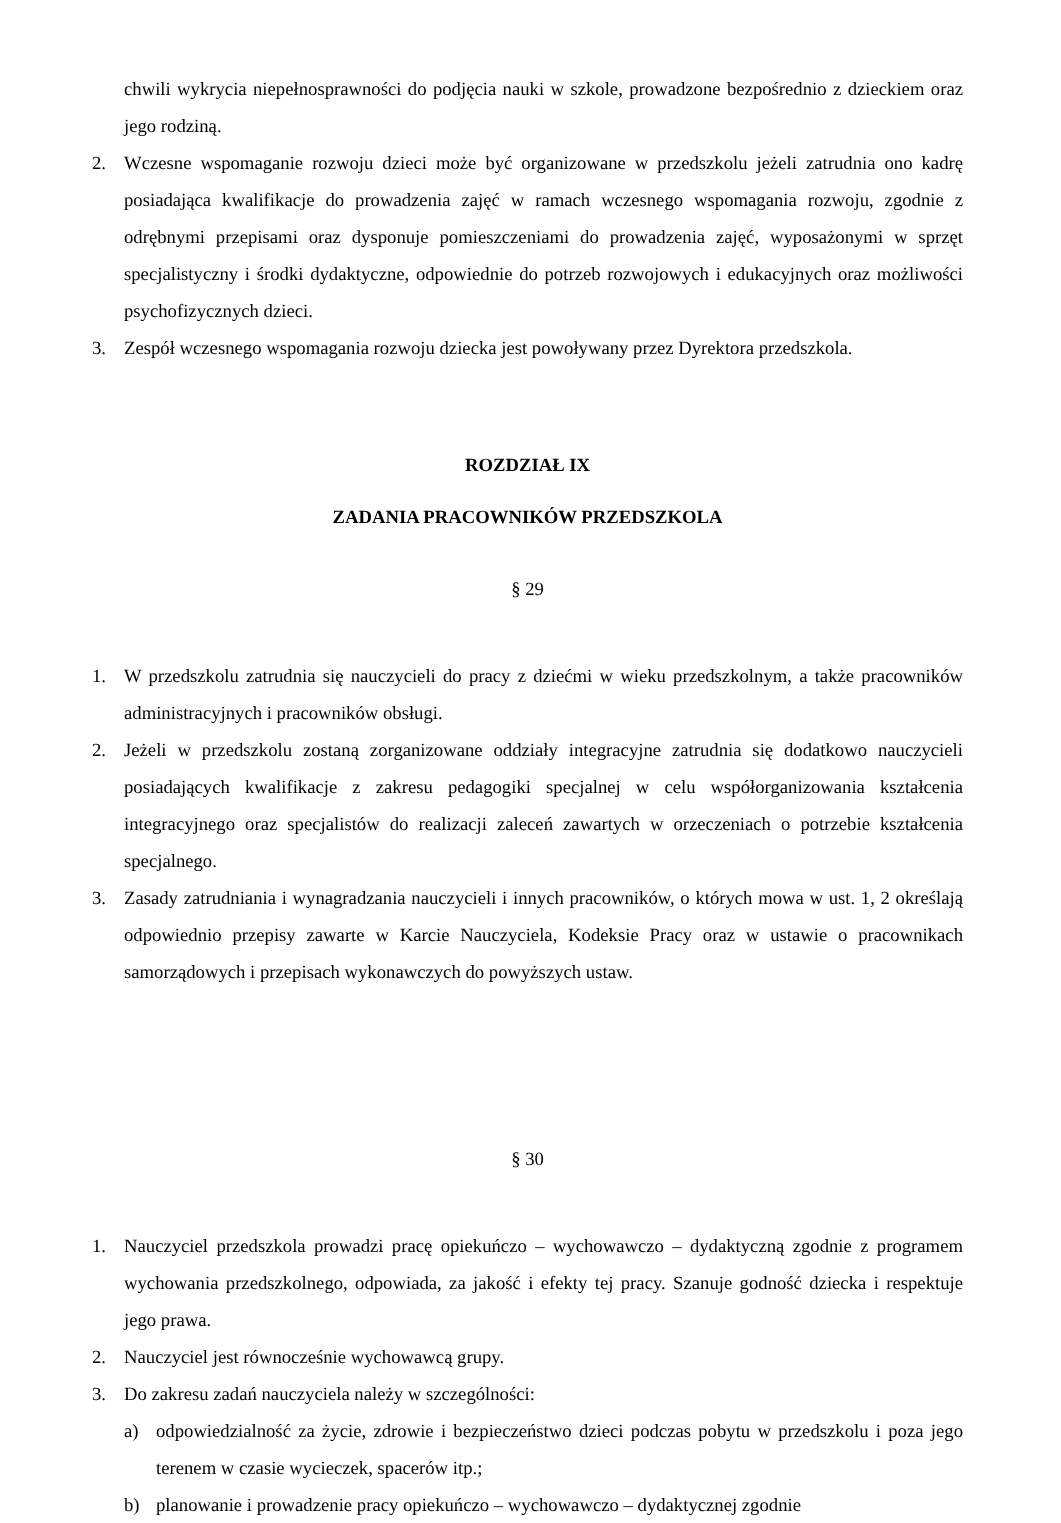chwili wykrycia niepełnosprawności do podjęcia nauki w szkole, prowadzone bezpośrednio z dzieckiem oraz jego rodziną.
2. Wczesne wspomaganie rozwoju dzieci może być organizowane w przedszkolu jeżeli zatrudnia ono kadrę posiadająca kwalifikacje do prowadzenia zajęć w ramach wczesnego wspomagania rozwoju, zgodnie z odrębnymi przepisami oraz dysponuje pomieszczeniami do prowadzenia zajęć, wyposażonymi w sprzęt specjalistyczny i środki dydaktyczne, odpowiednie do potrzeb rozwojowych i edukacyjnych oraz możliwości psychofizycznych dzieci.
3. Zespół wczesnego wspomagania rozwoju dziecka jest powoływany przez Dyrektora przedszkola.
ROZDZIAŁ IX
ZADANIA PRACOWNIKÓW PRZEDSZKOLA
§ 29
1. W przedszkolu zatrudnia się nauczycieli do pracy z dziećmi w wieku przedszkolnym, a także pracowników administracyjnych i pracowników obsługi.
2. Jeżeli w przedszkolu zostaną zorganizowane oddziały integracyjne zatrudnia się dodatkowo nauczycieli posiadających kwalifikacje z zakresu pedagogiki specjalnej w celu współorganizowania kształcenia integracyjnego oraz specjalistów do realizacji zaleceń zawartych w orzeczeniach o potrzebie kształcenia specjalnego.
3. Zasady zatrudniania i wynagradzania nauczycieli i innych pracowników, o których mowa w ust. 1, 2 określają odpowiednio przepisy zawarte w Karcie Nauczyciela, Kodeksie Pracy oraz w ustawie o pracownikach samorządowych i przepisach wykonawczych do powyższych ustaw.
§ 30
1. Nauczyciel przedszkola prowadzi pracę opiekuńczo – wychowawczo – dydaktyczną zgodnie z programem wychowania przedszkolnego, odpowiada, za jakość i efekty tej pracy. Szanuje godność dziecka i respektuje jego prawa.
2. Nauczyciel jest równocześnie wychowawcą grupy.
3. Do zakresu zadań nauczyciela należy w szczególności:
a) odpowiedzialność za życie, zdrowie i bezpieczeństwo dzieci podczas pobytu w przedszkolu i poza jego terenem w czasie wycieczek, spacerów itp.;
b) planowanie i prowadzenie pracy opiekuńczo – wychowawczo – dydaktycznej zgodnie